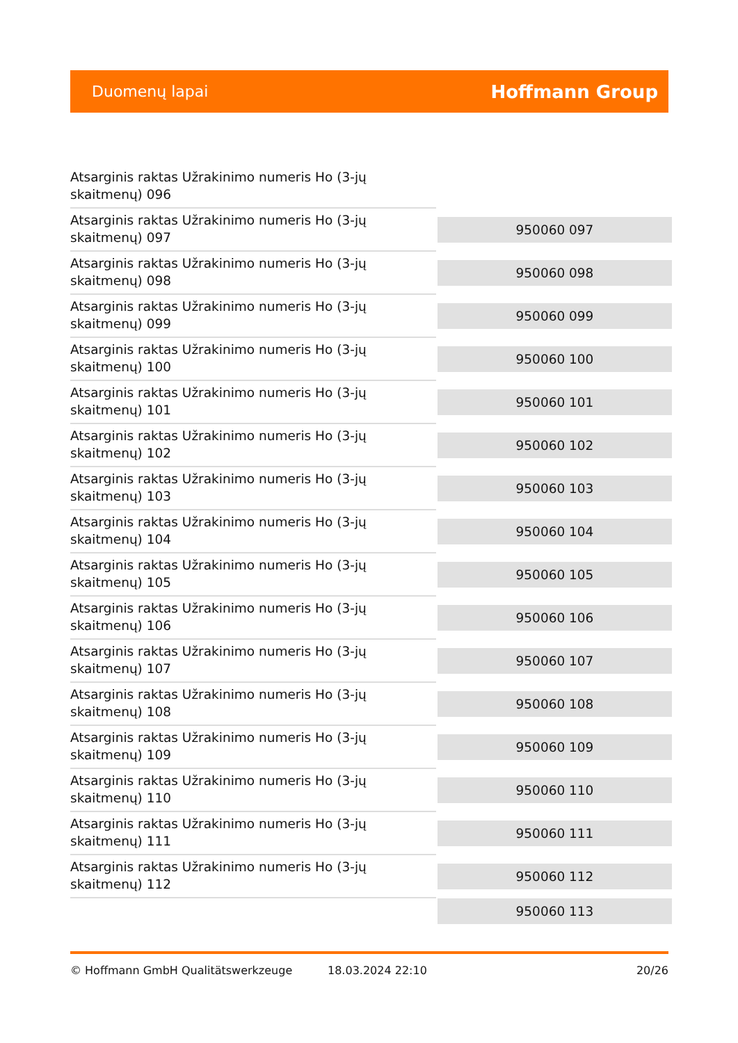Duomenų lapai Hoffmann Group
| Atsarginis raktas Užrakinimo numeris Ho (3-jų skaitmenų) 096 | |
| Atsarginis raktas Užrakinimo numeris Ho (3-jų skaitmenų) 097 | 950060 097 |
| Atsarginis raktas Užrakinimo numeris Ho (3-jų skaitmenų) 098 | 950060 098 |
| Atsarginis raktas Užrakinimo numeris Ho (3-jų skaitmenų) 099 | 950060 099 |
| Atsarginis raktas Užrakinimo numeris Ho (3-jų skaitmenų) 100 | 950060 100 |
| Atsarginis raktas Užrakinimo numeris Ho (3-jų skaitmenų) 101 | 950060 101 |
| Atsarginis raktas Užrakinimo numeris Ho (3-jų skaitmenų) 102 | 950060 102 |
| Atsarginis raktas Užrakinimo numeris Ho (3-jų skaitmenų) 103 | 950060 103 |
| Atsarginis raktas Užrakinimo numeris Ho (3-jų skaitmenų) 104 | 950060 104 |
| Atsarginis raktas Užrakinimo numeris Ho (3-jų skaitmenų) 105 | 950060 105 |
| Atsarginis raktas Užrakinimo numeris Ho (3-jų skaitmenų) 106 | 950060 106 |
| Atsarginis raktas Užrakinimo numeris Ho (3-jų skaitmenų) 107 | 950060 107 |
| Atsarginis raktas Užrakinimo numeris Ho (3-jų skaitmenų) 108 | 950060 108 |
| Atsarginis raktas Užrakinimo numeris Ho (3-jų skaitmenų) 109 | 950060 109 |
| Atsarginis raktas Užrakinimo numeris Ho (3-jų skaitmenų) 110 | 950060 110 |
| Atsarginis raktas Užrakinimo numeris Ho (3-jų skaitmenų) 111 | 950060 111 |
| Atsarginis raktas Užrakinimo numeris Ho (3-jų skaitmenų) 112 | 950060 112 |
| | 950060 113 |
© Hoffmann GmbH Qualitätswerkzeuge 18.03.2024 22:10 20/26